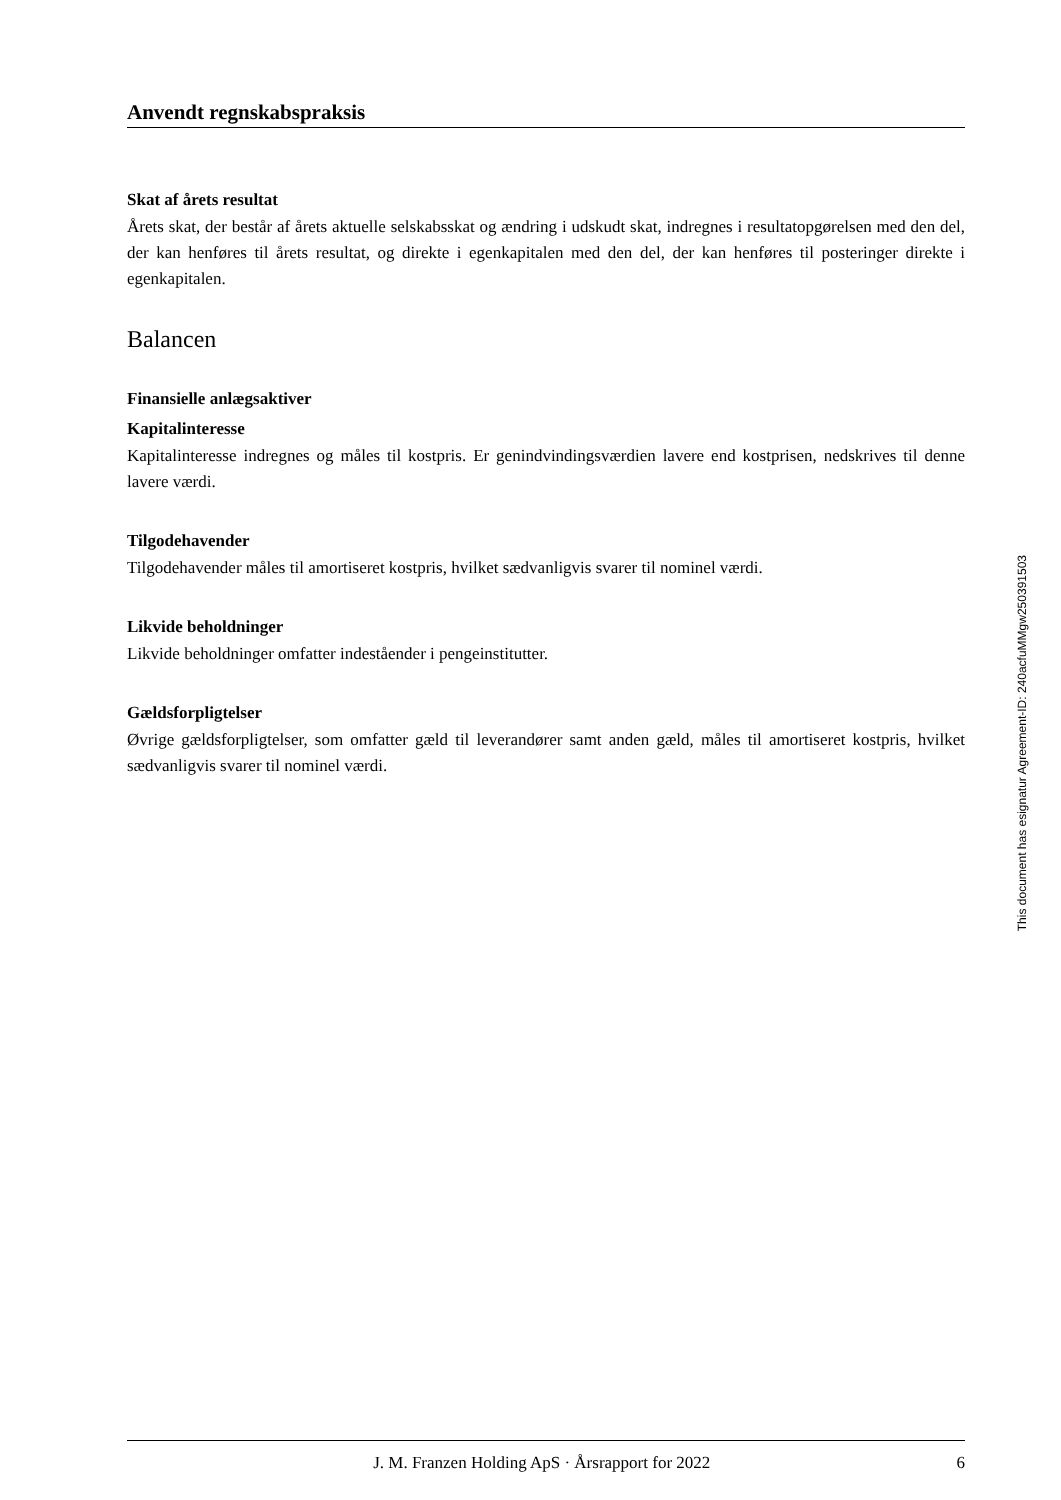Anvendt regnskabspraksis
Skat af årets resultat
Årets skat, der består af årets aktuelle selskabsskat og ændring i udskudt skat, indregnes i resultatopgørelsen med den del, der kan henføres til årets resultat, og direkte i egenkapitalen med den del, der kan henføres til posteringer direkte i egenkapitalen.
Balancen
Finansielle anlægsaktiver
Kapitalinteresse
Kapitalinteresse indregnes og måles til kostpris. Er genindvindingsværdien lavere end kostprisen, nedskrives til denne lavere værdi.
Tilgodehavender
Tilgodehavender måles til amortiseret kostpris, hvilket sædvanligvis svarer til nominel værdi.
Likvide beholdninger
Likvide beholdninger omfatter indeståender i pengeinstitutter.
Gældsforpligtelser
Øvrige gældsforpligtelser, som omfatter gæld til leverandører samt anden gæld, måles til amortiseret kostpris, hvilket sædvanligvis svarer til nominel værdi.
This document has esignatur Agreement-ID: 240acfuMMgw250391503
J. M. Franzen Holding ApS · Årsrapport for 2022 6